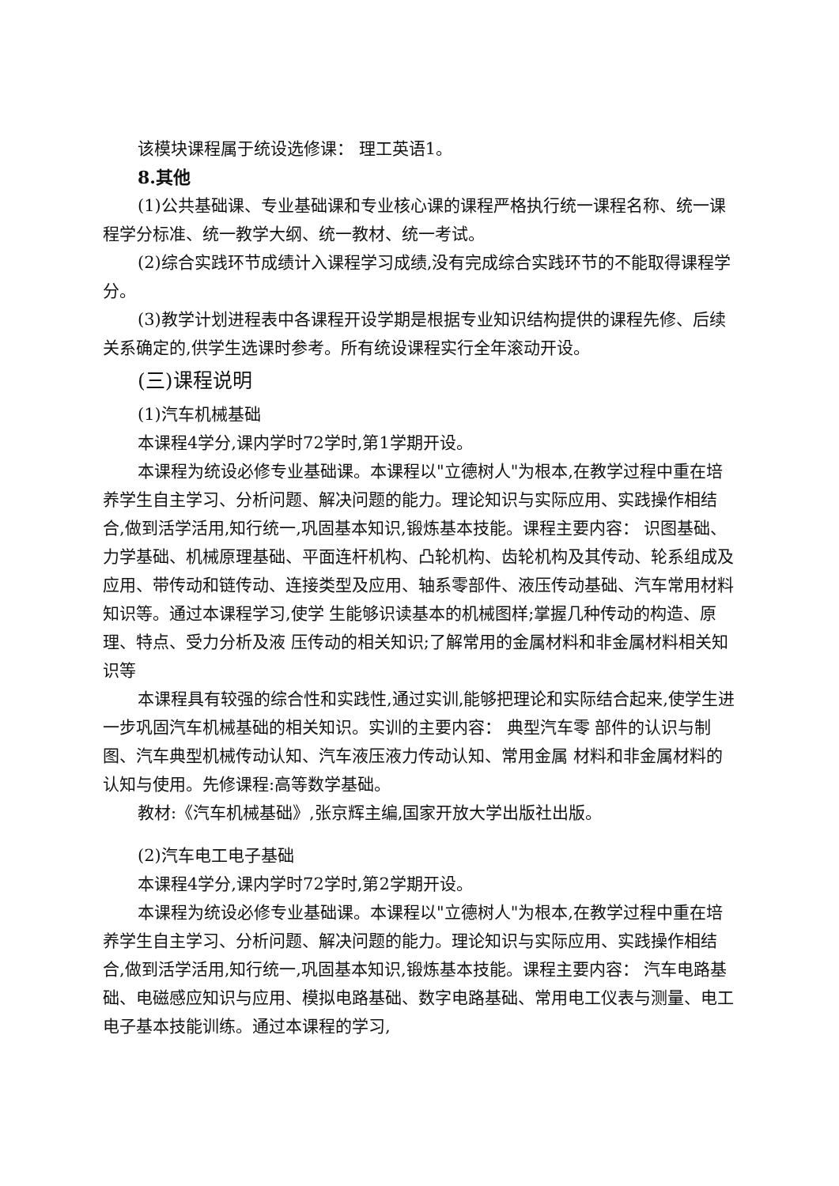该模块课程属于统设选修课： 理工英语1。
8.其他
(1)公共基础课、专业基础课和专业核心课的课程严格执行统一课程名称、统一课程学分标准、统一教学大纲、统一教材、统一考试。
(2)综合实践环节成绩计入课程学习成绩,没有完成综合实践环节的不能取得课程学分。
(3)教学计划进程表中各课程开设学期是根据专业知识结构提供的课程先修、后续关系确定的,供学生选课时参考。所有统设课程实行全年滚动开设。
(三)课程说明
(1)汽车机械基础
本课程4学分,课内学时72学时,第1学期开设。
本课程为统设必修专业基础课。本课程以"立德树人"为根本,在教学过程中重在培养学生自主学习、分析问题、解决问题的能力。理论知识与实际应用、实践操作相结合,做到活学活用,知行统一,巩固基本知识,锻炼基本技能。课程主要内容： 识图基础、力学基础、机械原理基础、平面连杆机构、凸轮机构、齿轮机构及其传动、轮系组成及应用、带传动和链传动、连接类型及应用、轴系零部件、液压传动基础、汽车常用材料知识等。通过本课程学习,使学 生能够识读基本的机械图样;掌握几种传动的构造、原理、特点、受力分析及液 压传动的相关知识;了解常用的金属材料和非金属材料相关知识等
本课程具有较强的综合性和实践性,通过实训,能够把理论和实际结合起来,使学生进一步巩固汽车机械基础的相关知识。实训的主要内容： 典型汽车零 部件的认识与制图、汽车典型机械传动认知、汽车液压液力传动认知、常用金属 材料和非金属材料的认知与使用。先修课程:高等数学基础。
教材:《汽车机械基础》,张京辉主编,国家开放大学出版社出版。
(2)汽车电工电子基础
本课程4学分,课内学时72学时,第2学期开设。
本课程为统设必修专业基础课。本课程以"立德树人"为根本,在教学过程中重在培养学生自主学习、分析问题、解决问题的能力。理论知识与实际应用、实践操作相结合,做到活学活用,知行统一,巩固基本知识,锻炼基本技能。课程主要内容： 汽车电路基础、电磁感应知识与应用、模拟电路基础、数字电路基础、常用电工仪表与测量、电工电子基本技能训练。通过本课程的学习,